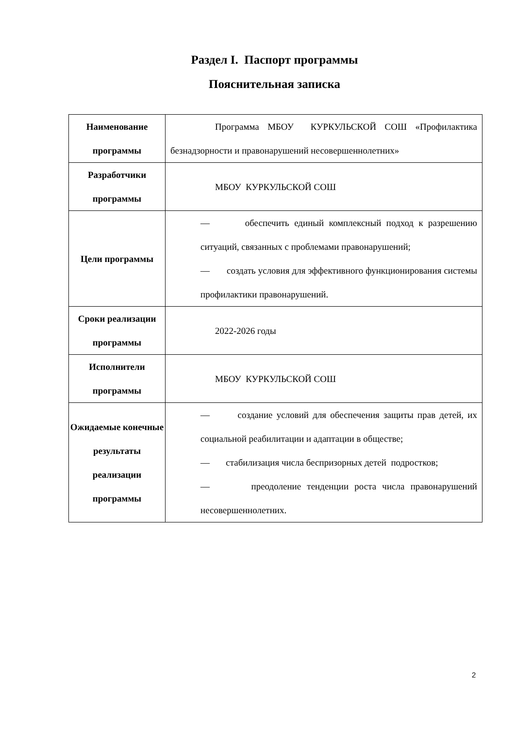Раздел I. Паспорт программы
Пояснительная записка
| Наименование программы | Программа МБОУ КУРКУЛЬСКОЙ СОШ «Профилактика безнадзорности и правонарушений несовершеннолетних» |
| Разработчики программы | МБОУ КУРКУЛЬСКОЙ СОШ |
| Цели программы | — обеспечить единый комплексный подход к разрешению ситуаций, связанных с проблемами правонарушений; — создать условия для эффективного функционирования системы профилактики правонарушений. |
| Сроки реализации программы | 2022-2026 годы |
| Исполнители программы | МБОУ КУРКУЛЬСКОЙ СОШ |
| Ожидаемые конечные результаты реализации программы | — создание условий для обеспечения защиты прав детей, их социальной реабилитации и адаптации в обществе; — стабилизация числа беспризорных детей подростков; — преодоление тенденции роста числа правонарушений несовершеннолетних. |
2